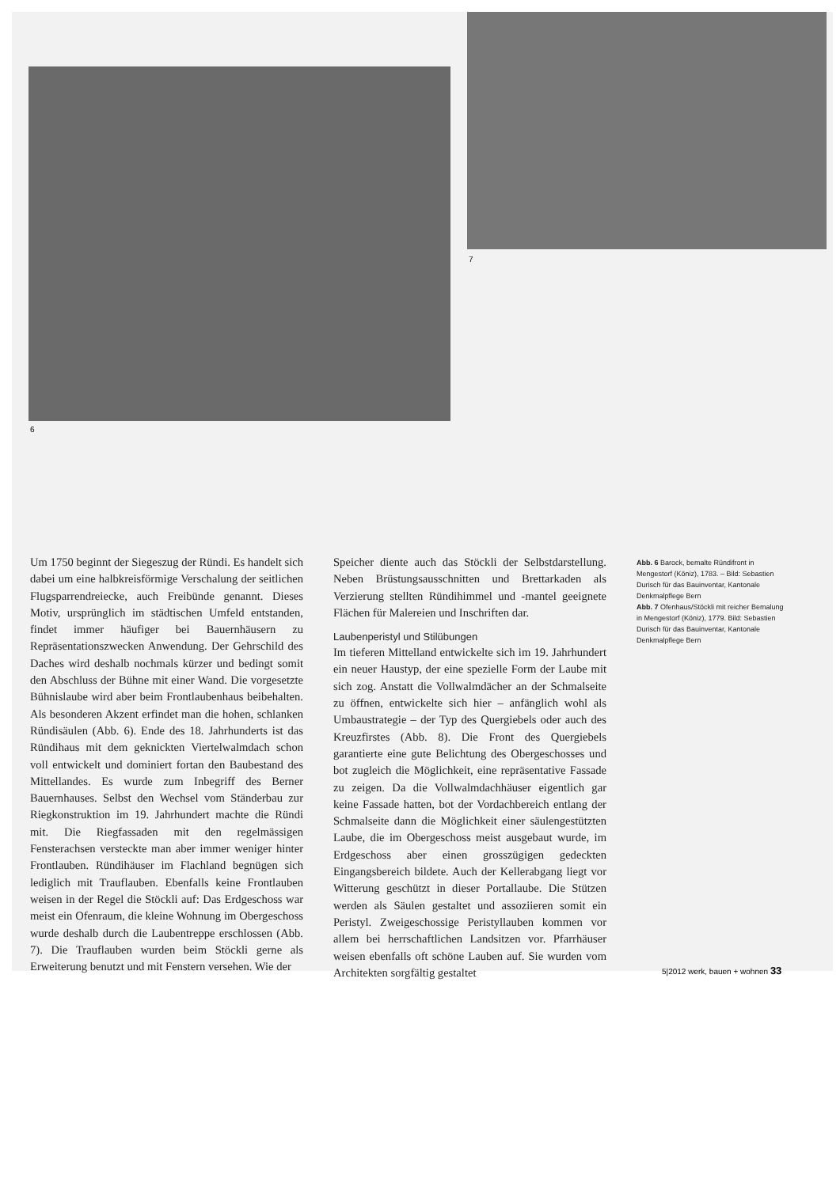6
7
Um 1750 beginnt der Siegeszug der Ründi. Es handelt sich dabei um eine halbkreisförmige Verschalung der seitlichen Flugsparrendreiecke, auch Freibünde genannt. Dieses Motiv, ursprünglich im städtischen Umfeld entstanden, findet immer häufiger bei Bauernhäusern zu Repräsentationszwecken Anwendung. Der Gehrschild des Daches wird deshalb nochmals kürzer und bedingt somit den Abschluss der Bühne mit einer Wand. Die vorgesetzte Bühnislaube wird aber beim Frontlaubenhaus beibehalten. Als besonderen Akzent erfindet man die hohen, schlanken Ründisäulen (Abb. 6). Ende des 18. Jahrhunderts ist das Ründihaus mit dem geknickten Viertelwalmdach schon voll entwickelt und dominiert fortan den Baubestand des Mittellandes. Es wurde zum Inbegriff des Berner Bauernhauses. Selbst den Wechsel vom Ständerbau zur Riegkonstruktion im 19. Jahrhundert machte die Ründi mit. Die Riegfassaden mit den regelmässigen Fensterachsen versteckte man aber immer weniger hinter Frontlauben. Ründihäuser im Flachland begnügen sich lediglich mit Trauflauben. Ebenfalls keine Frontlauben weisen in der Regel die Stöckli auf: Das Erdgeschoss war meist ein Ofenraum, die kleine Wohnung im Obergeschoss wurde deshalb durch die Laubentreppe erschlossen (Abb. 7). Die Trauflauben wurden beim Stöckli gerne als Erweiterung benutzt und mit Fenstern versehen. Wie der
Speicher diente auch das Stöckli der Selbstdarstellung. Neben Brüstungsausschnitten und Brettarkaden als Verzierung stellten Ründihimmel und -mantel geeignete Flächen für Malereien und Inschriften dar.
Laubenperistyl und Stilübungen
Im tieferen Mittelland entwickelte sich im 19. Jahrhundert ein neuer Haustyp, der eine spezielle Form der Laube mit sich zog. Anstatt die Vollwalmdächer an der Schmalseite zu öffnen, entwickelte sich hier – anfänglich wohl als Umbaustrategie – der Typ des Quergiebels oder auch des Kreuzfirstes (Abb. 8). Die Front des Quergiebels garantierte eine gute Belichtung des Obergeschosses und bot zugleich die Möglichkeit, eine repräsentative Fassade zu zeigen. Da die Vollwalmdachhäuser eigentlich gar keine Fassade hatten, bot der Vordachbereich entlang der Schmalseite dann die Möglichkeit einer säulengestützten Laube, die im Obergeschoss meist ausgebaut wurde, im Erdgeschoss aber einen grosszügigen gedeckten Eingangsbereich bildete. Auch der Kellerabgang liegt vor Witterung geschützt in dieser Portallaube. Die Stützen werden als Säulen gestaltet und assoziieren somit ein Peristyl. Zweigeschossige Peristyllauben kommen vor allem bei herrschaftlichen Landsitzen vor. Pfarrhäuser weisen ebenfalls oft schöne Lauben auf. Sie wurden vom Architekten sorgfältig gestaltet
Abb. 6 Barock, bemalte Ründifront in Mengestorf (Köniz), 1783. – Bild: Sebastien Durisch für das Bauinventar, Kantonale Denkmalpflege Bern
Abb. 7 Ofenhaus/Stöckli mit reicher Bemalung in Mengestorf (Köniz), 1779. Bild: Sebastien Durisch für das Bauinventar, Kantonale Denkmalpflege Bern
5|2012 werk, bauen + wohnen 33